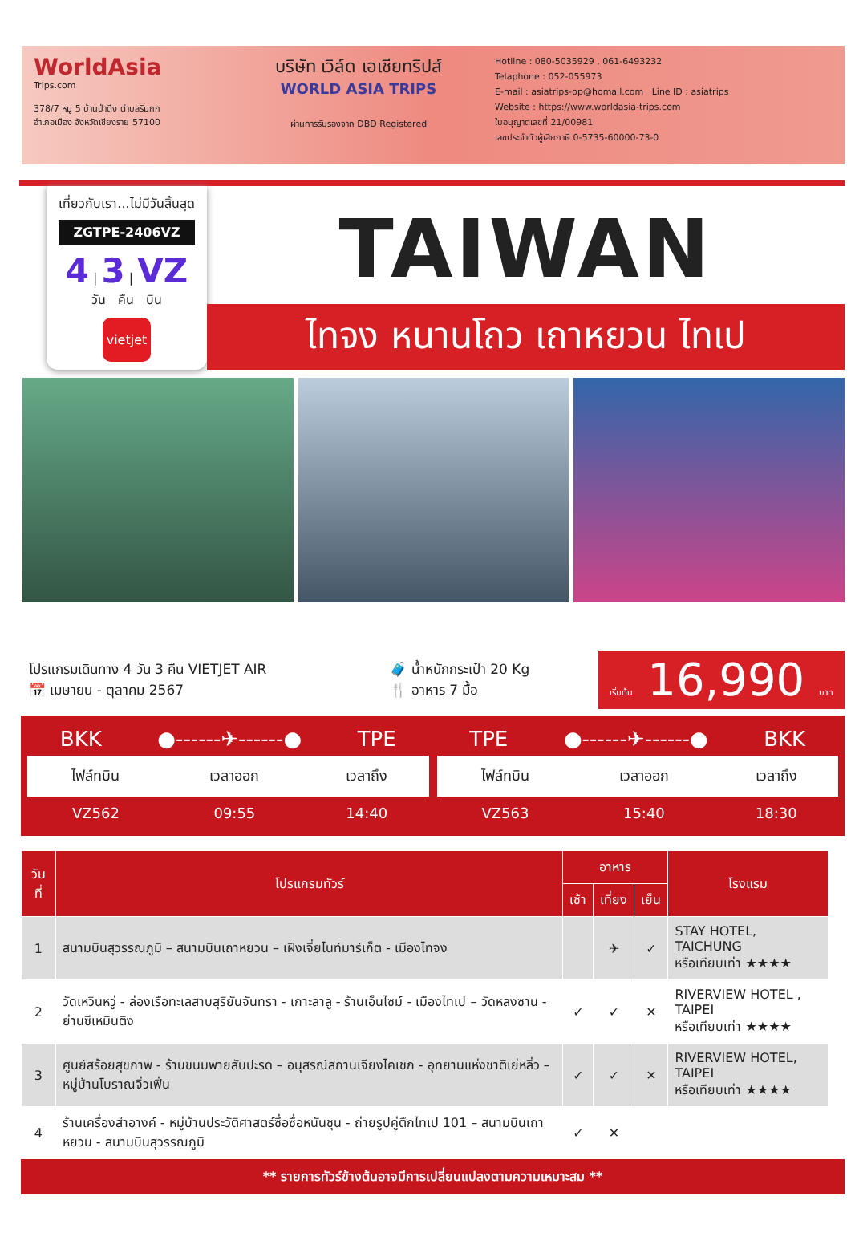WorldAsia
Trips.com
378/7 หมู่ 5 บ้านป่าตึง ตำบลริมกก
อำเภอเมือง จังหวัดเชียงราย 57100
บริษัท เวิล์ด เอเชียทริปส์
WORLD ASIA TRIPS
ผ่านการรับรองจาก DBD Registered
Hotline : 080-5035929 , 061-6493232
Telaphone : 052-055973
E-mail : asiatrips-op@homail.com Line ID : asiatrips
Website : https://www.worldasia-trips.com
ใบอนุญาตเลขที่ 21/00981
เลขประจำตัวผู้เสียภาษี 0-5735-60000-73-0
เที่ยวกับเรา...ไม่มีวันสิ้นสุด
ZGTPE-2406VZ
4 | 3 | VZ
วัน คืน บิน
vietjet
TAIWAN
ไทจง หนานโถว เถาหยวน ไทเป
โปรแกรมเดินทาง 4 วัน 3 คืน VIETJET AIR
📅 เมษายน - ตุลาคม 2567
🧳 น้ำหนักกระเป๋า 20 Kg
🍴 อาหาร 7 มื้อ
เริ่มต้น 16,990 บาท
BKK ●------✈------● TPE
| ไฟล์ทบิน | เวลาออก | เวลาถึง |
| --- | --- | --- |
| VZ562 | 09:55 | 14:40 |
TPE ●------✈------● BKK
| ไฟล์ทบิน | เวลาออก | เวลาถึง |
| --- | --- | --- |
| VZ563 | 15:40 | 18:30 |
| วันที่ | โปรแกรมทัวร์ | อาหาร | | | โรงแรม |
| --- | --- | --- | --- | --- | --- |
| | | เช้า | เที่ยง | เย็น | |
| 1 | สนามบินสุวรรณภูมิ – สนามบินเถาหยวน – เฝิงเจี่ยไนท์มาร์เก็ต - เมืองไทจง | | ✈ | ✓ | STAY HOTEL, TAICHUNG หรือเทียบเท่า ★★★★ |
| 2 | วัดเหวินหวู่ - ล่องเรือทะเลสาบสุริยันจันทรา - เกาะลาลู - ร้านเอ็นไซม์ - เมืองไทเป – วัดหลงซาน - ย่านซีเหมินติง | ✓ | ✓ | ✕ | RIVERVIEW HOTEL , TAIPEI หรือเทียบเท่า ★★★★ |
| 3 | ศูนย์สร้อยสุขภาพ - ร้านขนมพายสับปะรด – อนุสรณ์สถานเจียงไคเชก - อุทยานแห่งชาติเย่หลิ่ว – หมู่บ้านโบราณจิ่วเฟิ่น | ✓ | ✓ | ✕ | RIVERVIEW HOTEL, TAIPEI หรือเทียบเท่า ★★★★ |
| 4 | ร้านเครื่องสำอางค์ - หมู่บ้านประวัติศาสตร์ซื่อซื่อหนันชุน - ถ่ายรูปคู่ตึกไทเป 101 – สนามบินเถาหยวน - สนามบินสุวรรณภูมิ | ✓ | ✕ | | |
** รายการทัวร์ข้างต้นอาจมีการเปลี่ยนแปลงตามความเหมาะสม **